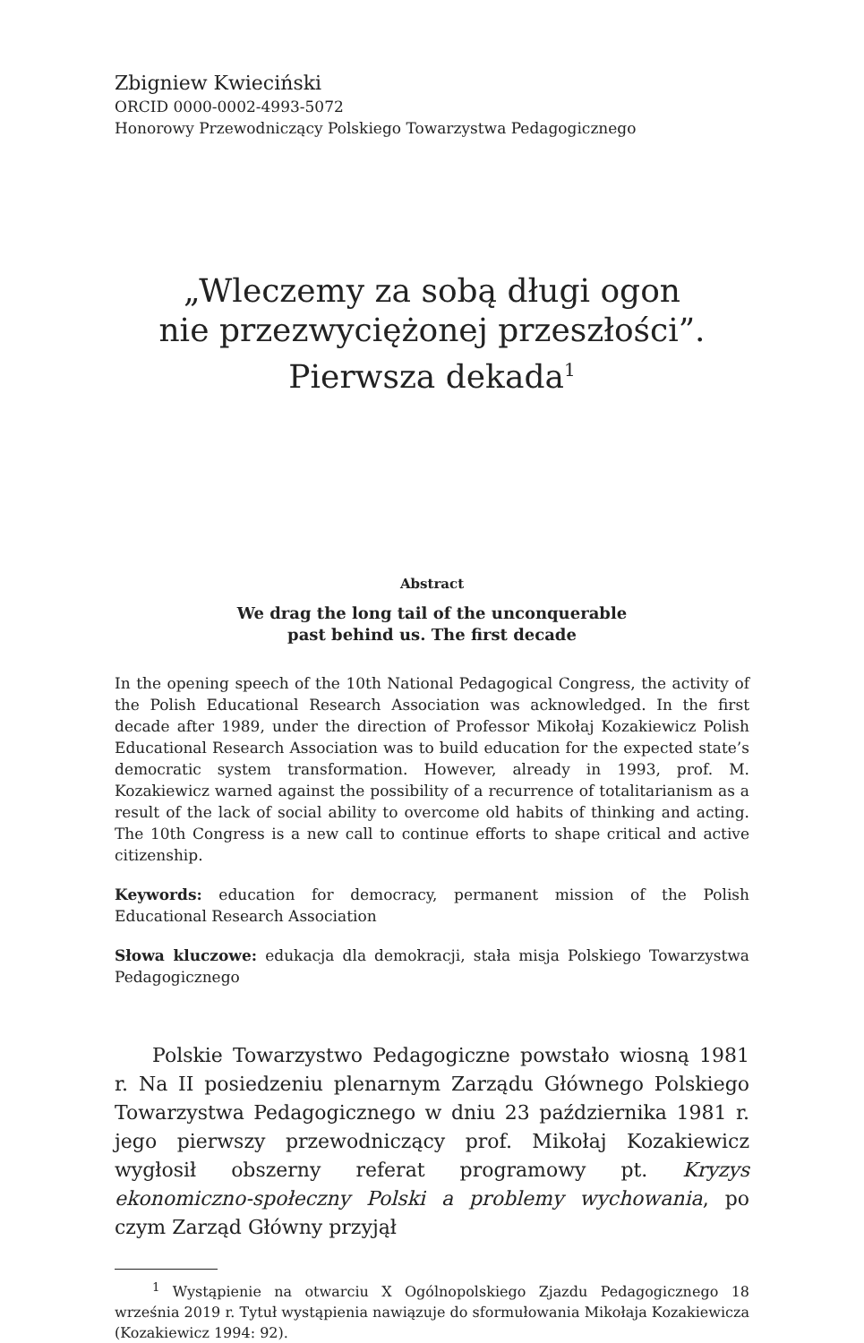Zbigniew Kwieciński
ORCID 0000-0002-4993-5072
Honorowy Przewodniczący Polskiego Towarzystwa Pedagogicznego
„Wleczemy za sobą długi ogon
nie przezwyciężonej przeszłości”.
Pierwsza dekada<sup>1</sup>
Abstract
We drag the long tail of the unconquerable
past behind us. The first decade
In the opening speech of the 10th National Pedagogical Congress, the activity of the Polish Educational Research Association was acknowledged. In the first decade after 1989, under the direction of Professor Mikołaj Kozakiewicz Polish Educational Research Association was to build education for the expected state’s democratic system transformation. However, already in 1993, prof. M. Kozakiewicz warned against the possibility of a recurrence of totalitarianism as a result of the lack of social ability to overcome old habits of thinking and acting. The 10th Congress is a new call to continue efforts to shape critical and active citizenship.
Keywords: education for democracy, permanent mission of the Polish Educational Research Association
Słowa kluczowe: edukacja dla demokracji, stała misja Polskiego Towarzystwa Pedagogicznego
Polskie Towarzystwo Pedagogiczne powstało wiosną 1981 r. Na II posiedzeniu plenarnym Zarządu Głównego Polskiego Towarzystwa Pedagogicznego w dniu 23 października 1981 r. jego pierwszy przewodniczący prof. Mikołaj Kozakiewicz wygłosił obszerny referat programowy pt. Kryzys ekonomiczno-społeczny Polski a problemy wychowania, po czym Zarząd Główny przyjął
<sup>1</sup> Wystąpienie na otwarciu X Ogólnopolskiego Zjazdu Pedagogicznego 18 września 2019 r. Tytuł wystąpienia nawiązuje do sformułowania Mikołaja Kozakiewicza (Kozakiewicz 1994: 92).